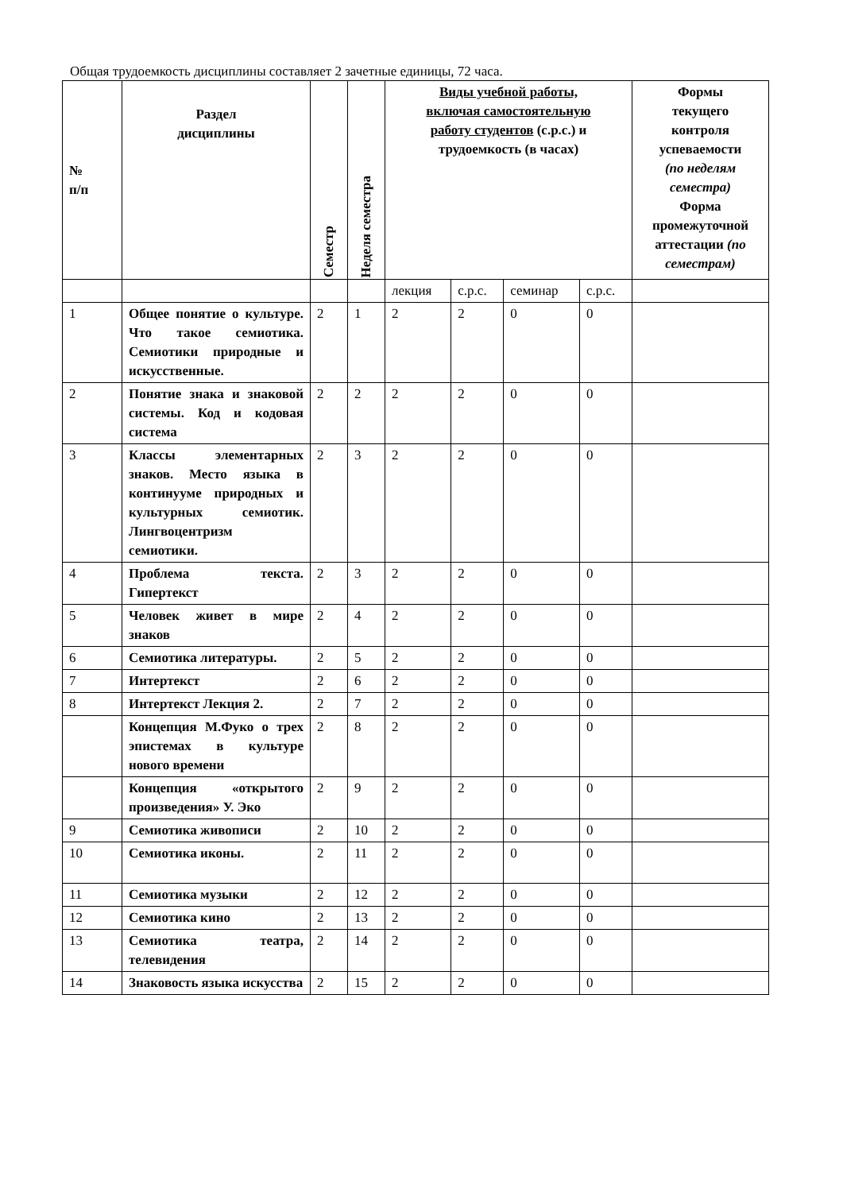Общая трудоемкость дисциплины составляет 2 зачетные единицы, 72 часа.
| № п/п | Раздел дисциплины | Семестр | Неделя семестра | Виды учебной работы, включая самостоятельную работу студентов (с.р.с.) и трудоемкость (в часах) | | | | Формы текущего контроля успеваемости (по неделям семестра) Форма промежуточной аттестации (по семестрам) |
| --- | --- | --- | --- | --- | --- | --- | --- | --- |
| | | | | лекция | с.р.с. | семинар | с.р.с. | |
| 1 | Общее понятие о культуре. Что такое семиотика. Семиотики природные и искусственные. | 2 | 1 | 2 | 2 | 0 | 0 | |
| 2 | Понятие знака и знаковой системы. Код и кодовая система | 2 | 2 | 2 | 2 | 0 | 0 | |
| 3 | Классы элементарных знаков. Место языка в континууме природных и культурных семиотик. Лингвоцентризм семиотики. | 2 | 3 | 2 | 2 | 0 | 0 | |
| 4 | Проблема текста. Гипертекст | 2 | 3 | 2 | 2 | 0 | 0 | |
| 5 | Человек живет в мире знаков | 2 | 4 | 2 | 2 | 0 | 0 | |
| 6 | Семиотика литературы. | 2 | 5 | 2 | 2 | 0 | 0 | |
| 7 | Интертекст | 2 | 6 | 2 | 2 | 0 | 0 | |
| 8 | Интертекст Лекция 2. | 2 | 7 | 2 | 2 | 0 | 0 | |
| | Концепция М.Фуко о трех эпистемах в культуре нового времени | 2 | 8 | 2 | 2 | 0 | 0 | |
| | Концепция «открытого произведения» У. Эко | 2 | 9 | 2 | 2 | 0 | 0 | |
| 9 | Семиотика живописи | 2 | 10 | 2 | 2 | 0 | 0 | |
| 10 | Семиотика иконы. | 2 | 11 | 2 | 2 | 0 | 0 | |
| 11 | Семиотика музыки | 2 | 12 | 2 | 2 | 0 | 0 | |
| 12 | Семиотика кино | 2 | 13 | 2 | 2 | 0 | 0 | |
| 13 | Семиотика театра, телевидения | 2 | 14 | 2 | 2 | 0 | 0 | |
| 14 | Знаковость языка искусства | 2 | 15 | 2 | 2 | 0 | 0 | |